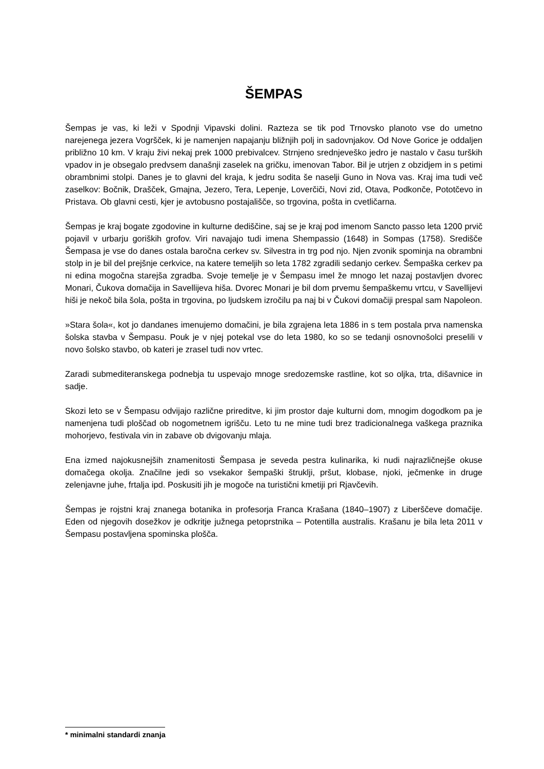ŠEMPAS
Šempas je vas, ki leži v Spodnji Vipavski dolini. Razteza se tik pod Trnovsko planoto vse do umetno narejenega jezera Vogršček, ki je namenjen napajanju bližnjih polj in sadovnjakov. Od Nove Gorice je oddaljen približno 10 km. V kraju živi nekaj prek 1000 prebivalcev. Strnjeno srednjeveško jedro je nastalo v času turških vpadov in je obsegalo predvsem današnji zaselek na gričku, imenovan Tabor. Bil je utrjen z obzidjem in s petimi obrambnimi stolpi. Danes je to glavni del kraja, k jedru sodita še naselji Guno in Nova vas. Kraj ima tudi več zaselkov: Bočnik, Drašček, Gmajna, Jezero, Tera, Lepenje, Loverčiči, Novi zid, Otava, Podkonče, Pototčevo in Pristava. Ob glavni cesti, kjer je avtobusno postajališče, so trgovina, pošta in cvetličarna.
Šempas je kraj bogate zgodovine in kulturne dediščine, saj se je kraj pod imenom Sancto passo leta 1200 prvič pojavil v urbarju goriških grofov. Viri navajajo tudi imena Shempassio (1648) in Sompas (1758). Središče Šempasa je vse do danes ostala baročna cerkev sv. Silvestra in trg pod njo. Njen zvonik spominja na obrambni stolp in je bil del prejšnje cerkvice, na katere temeljih so leta 1782 zgradili sedanjo cerkev. Šempaška cerkev pa ni edina mogočna starejša zgradba. Svoje temelje je v Šempasu imel že mnogo let nazaj postavljen dvorec Monari, Čukova domačija in Savellijeva hiša. Dvorec Monari je bil dom prvemu šempaškemu vrtcu, v Savellijevi hiši je nekoč bila šola, pošta in trgovina, po ljudskem izročilu pa naj bi v Čukovi domačiji prespal sam Napoleon.
»Stara šola«, kot jo dandanes imenujemo domačini, je bila zgrajena leta 1886 in s tem postala prva namenska šolska stavba v Šempasu. Pouk je v njej potekal vse do leta 1980, ko so se tedanji osnovnošolci preselili v novo šolsko stavbo, ob kateri je zrasel tudi nov vrtec.
Zaradi submediteranskega podnebja tu uspevajo mnoge sredozemske rastline, kot so oljka, trta, dišavnice in sadje.
Skozi leto se v Šempasu odvijajo različne prireditve, ki jim prostor daje kulturni dom, mnogim dogodkom pa je namenjena tudi ploščad ob nogometnem igrišču. Leto tu ne mine tudi brez tradicionalnega vaškega praznika mohorjevo, festivala vin in zabave ob dvigovanju mlaja.
Ena izmed najokusnejših znamenitosti Šempasa je seveda pestra kulinarika, ki nudi najrazličnejše okuse domačega okolja. Značilne jedi so vsekakor šempaški štruklji, pršut, klobase, njoki, ječmenke in druge zelenjavne juhe, frtalja ipd. Poskusiti jih je mogoče na turistični kmetiji pri Rjavčevih.
Šempas je rojstni kraj znanega botanika in profesorja Franca Krašana (1840–1907) z Liberščeve domačije. Eden od njegovih dosežkov je odkritje južnega petoprstnika – Potentilla australis. Krašanu je bila leta 2011 v Šempasu postavljena spominska plošča.
* minimalni standardi znanja